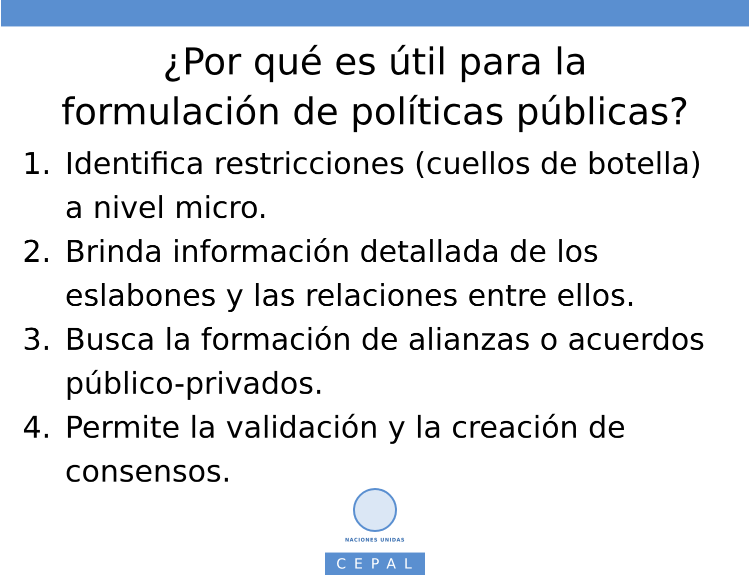¿Por qué es útil para la
formulación de políticas públicas?
1. Identifica restricciones (cuellos de botella) a nivel micro.
2. Brinda información detallada de los eslabones y las relaciones entre ellos.
3. Busca la formación de alianzas o acuerdos público-privados.
4. Permite la validación y la creación de consensos.
NACIONES UNIDAS
CEPAL